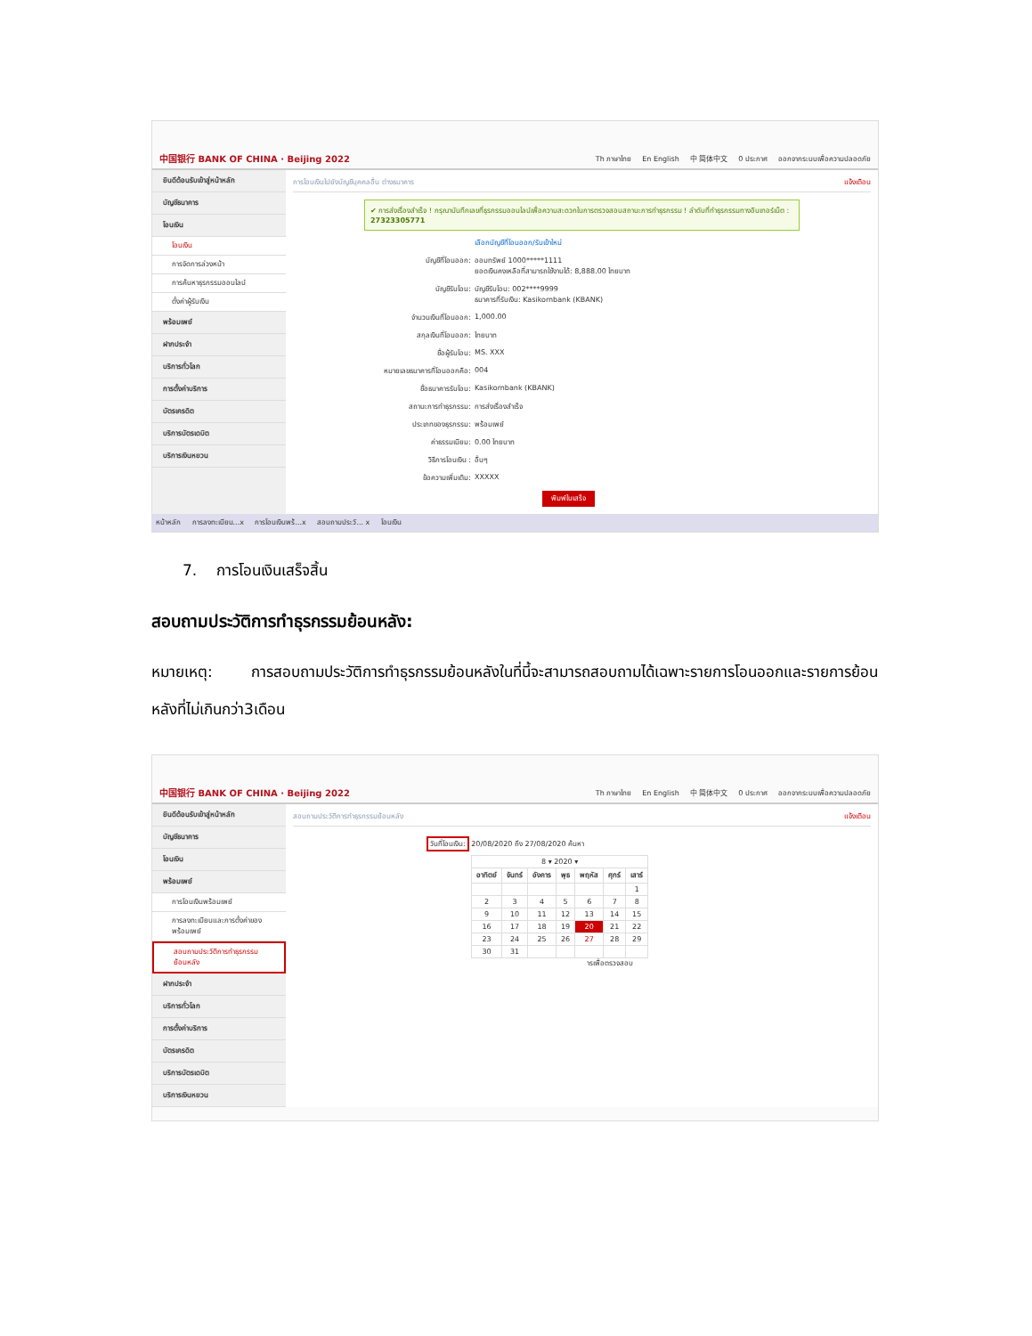中国银行 BANK OF CHINA · Beijing 2022 Th ภาษาไทย En English 中 简体中文 0 ประกาศ ออกจากระบบเพื่อความปลอดภัย
ยินดีต้อนรับเข้าสู่หน้าหลัก
บัญชีธนาคาร
โอนเงิน
โอนเงิน
การจัดการล่วงหน้า
การค้นหาธุรกรรมออนไลน์
ตั้งค่าผู้รับเงิน
พร้อมเพย์
ฝากประจำ
บริการทั่วโลก
การตั้งค่าบริการ
บัตรเครดิต
บริการบัตรเดบิต
บริการเงินหยวน
การโอนเงินไปยังบัญชีบุคคลอื่น ต่างธนาคาร แจ้งเตือน
✔ การส่งเรื่องสำเร็จ ! กรุณาบันทึกเลขที่ธุรกรรมออนไลน์เพื่อความสะดวกในการตรวจสอบสถานะการทำธุรกรรม ! ลำดับที่ทำธุรกรรมทางอินเทอร์เน็ต : 27323305771
เลือกบัญชีที่โอนออก/รับเข้าใหม่
บัญชีที่โอนออก: ออมทรัพย์ 1000*****1111
ยอดเงินคงเหลือที่สามารถใช้งานได้: 8,888.00 ไทยบาท
บัญชีรับโอน: บัญชีรับโอน: 002****9999
ธนาคารที่รับเงิน: Kasikornbank (KBANK)
จำนวนเงินที่โอนออก: 1,000.00
สกุลเงินที่โอนออก: ไทยบาท
ชื่อผู้รับโอน: MS. XXX
หมายเลขธนาคารที่โอนออกคือ: 004
ชื่อธนาคารรับโอน: Kasikornbank (KBANK)
สถานะการทำธุรกรรม: การส่งเรื่องสำเร็จ
ประเภทของธุรกรรม: พร้อมเพย์
ค่าธรรมเนียม: 0.00 ไทยบาท
วิธีการโอนเงิน : อื่นๆ
ข้อความเพิ่มเติม: XXXXX
พิมพ์ใบเสร็จ
หน้าหลัก การลงทะเบียน...x การโอนเงินพร้...x สอบถามประวั... x โอนเงิน
7. การโอนเงินเสร็จสิ้น
สอบถามประวัติการทำธุรกรรมย้อนหลัง:
หมายเหตุ: การสอบถามประวัติการทำธุรกรรมย้อนหลังในที่นี้จะสามารถสอบถามได้เฉพาะรายการโอนออกและรายการย้อนหลังที่ไม่เกินกว่า3เดือน
中国银行 BANK OF CHINA · Beijing 2022 Th ภาษาไทย En English 中 简体中文 0 ประกาศ ออกจากระบบเพื่อความปลอดภัย
ยินดีต้อนรับเข้าสู่หน้าหลัก
บัญชีธนาคาร
โอนเงิน
พร้อมเพย์
การโอนเงินพร้อมเพย์
การลงทะเบียนและการตั้งค่าของพร้อมเพย์
สอบถามประวัติการทำธุรกรรมย้อนหลัง
ฝากประจำ
บริการทั่วโลก
การตั้งค่าบริการ
บัตรเครดิต
บริการบัตรเดบิต
บริการเงินหยวน
สอบถามประวัติการทำธุรกรรมย้อนหลัง แจ้งเตือน
วันที่โอนเงิน: 20/08/2020 ถึง 27/08/2020 ค้นหา
| 8 ▾ 2020 ▾ | | | | | | |
| อาทิตย์ | จันทร์ | อังคาร | พุธ | พฤหัส | ศุกร์ | เสาร์ |
| | | | | | | 1 |
| 2 | 3 | 4 | 5 | 6 | 7 | 8 |
| 9 | 10 | 11 | 12 | 13 | 14 | 15 |
| 16 | 17 | 18 | 19 | 20 | 21 | 22 |
| 23 | 24 | 25 | 26 | 27 | 28 | 29 |
| 30 | 31 | | | | | |
ารเพื่อตรวจสอบ